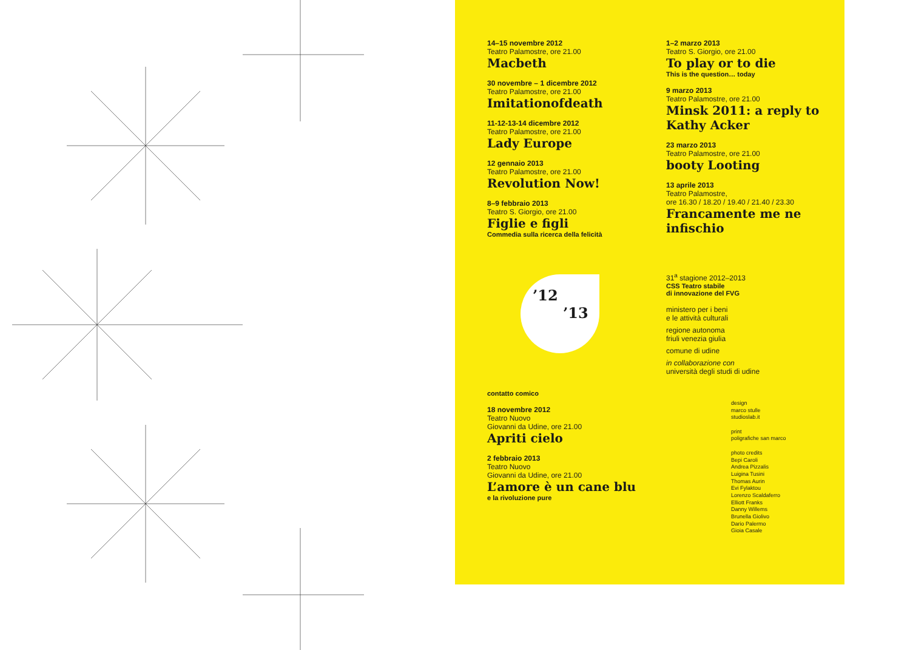14–15 novembre 2012
Teatro Palamostre, ore 21.00
Macbeth
30 novembre – 1 dicembre 2012
Teatro Palamostre, ore 21.00
Imitationofdeath
11-12-13-14 dicembre 2012
Teatro Palamostre, ore 21.00
Lady Europe
12 gennaio 2013
Teatro Palamostre, ore 21.00
Revolution Now!
8–9 febbraio 2013
Teatro S. Giorgio, ore 21.00
Figlie e figli
Commedia sulla ricerca della felicità
’12
’13
contatto comico
18 novembre 2012
Teatro Nuovo
Giovanni da Udine, ore 21.00
Apriti cielo
2 febbraio 2013
Teatro Nuovo
Giovanni da Udine, ore 21.00
L’amore è un cane blu
e la rivoluzione pure
1–2 marzo 2013
Teatro S. Giorgio, ore 21.00
To play or to die
This is the question… today
9 marzo 2013
Teatro Palamostre, ore 21.00
Minsk 2011: a reply to Kathy Acker
23 marzo 2013
Teatro Palamostre, ore 21.00
booty Looting
13 aprile 2013
Teatro Palamostre,
ore 16.30 / 18.20 / 19.40 / 21.40 / 23.30
Francamente me ne infischio
31<sup>a</sup> stagione 2012–2013
CSS Teatro stabile
di innovazione del FVG
ministero per i beni
e le attività culturali
regione autonoma
friuli venezia giulia
comune di udine
in collaborazione con
università degli studi di udine
design
marco stulle
studioslab.it
print
poligrafiche san marco
photo credits
Bepi Caroli
Andrea Pizzalis
Luigina Tusini
Thomas Aurin
Evi Fylaktou
Lorenzo Scaldaferro
Elliott Franks
Danny Willems
Brunella Giolivo
Dario Palermo
Gioia Casale